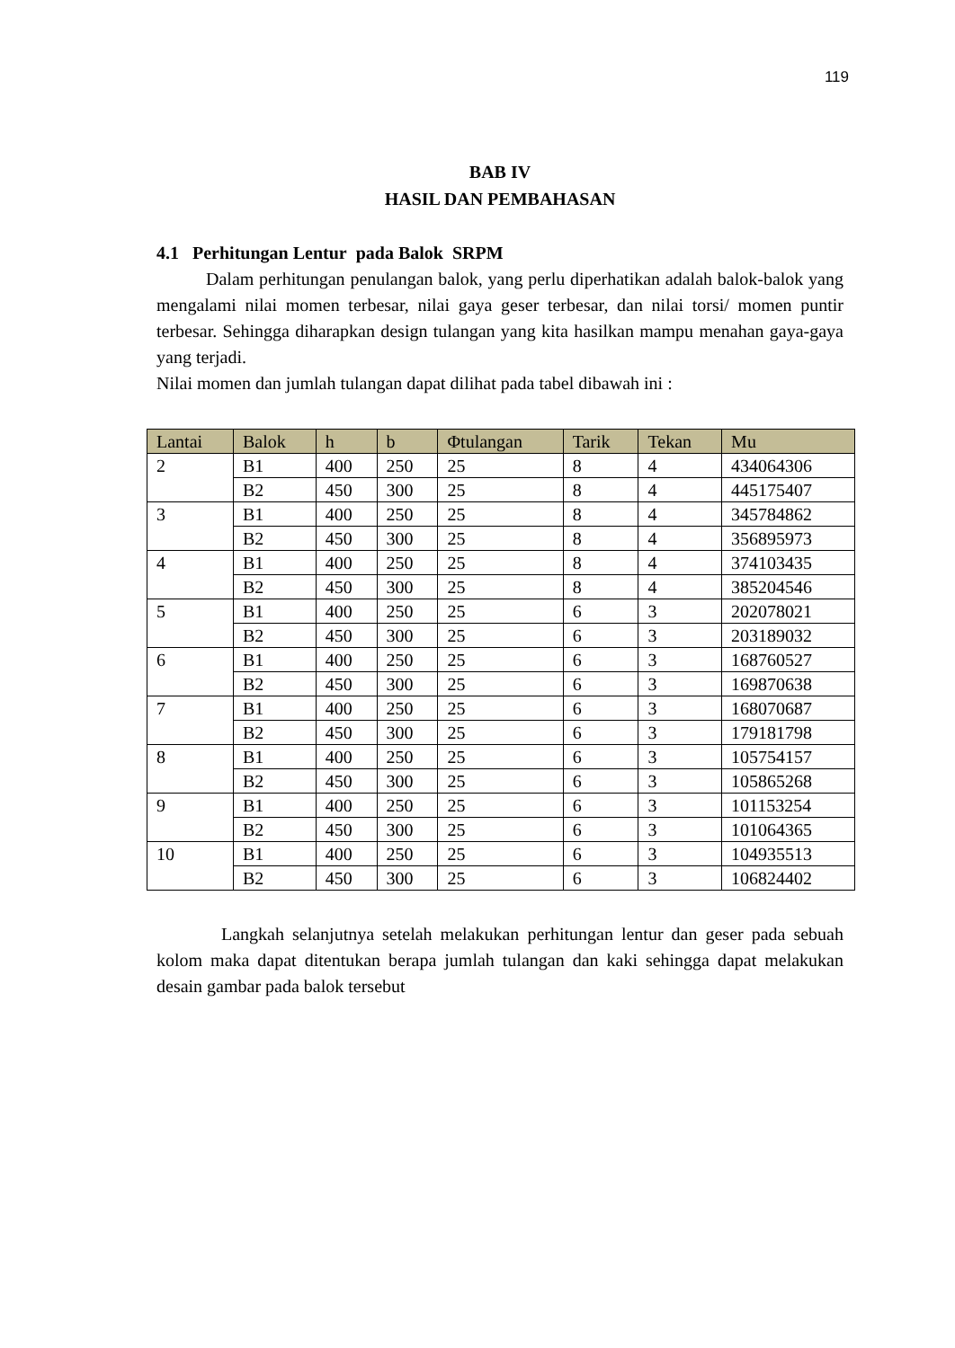119
BAB IV
HASIL DAN PEMBAHASAN
4.1 Perhitungan Lentur pada Balok SRPM
Dalam perhitungan penulangan balok, yang perlu diperhatikan adalah balok-balok yang mengalami nilai momen terbesar, nilai gaya geser terbesar, dan nilai torsi/ momen puntir terbesar. Sehingga diharapkan design tulangan yang kita hasilkan mampu menahan gaya-gaya yang terjadi.
Nilai momen dan jumlah tulangan dapat dilihat pada tabel dibawah ini :
| Lantai | Balok | h | b | Φtulangan | Tarik | Tekan | Mu |
| --- | --- | --- | --- | --- | --- | --- | --- |
| 2 | B1 | 400 | 250 | 25 | 8 | 4 | 434064306 |
| | B2 | 450 | 300 | 25 | 8 | 4 | 445175407 |
| 3 | B1 | 400 | 250 | 25 | 8 | 4 | 345784862 |
| | B2 | 450 | 300 | 25 | 8 | 4 | 356895973 |
| 4 | B1 | 400 | 250 | 25 | 8 | 4 | 374103435 |
| | B2 | 450 | 300 | 25 | 8 | 4 | 385204546 |
| 5 | B1 | 400 | 250 | 25 | 6 | 3 | 202078021 |
| | B2 | 450 | 300 | 25 | 6 | 3 | 203189032 |
| 6 | B1 | 400 | 250 | 25 | 6 | 3 | 168760527 |
| | B2 | 450 | 300 | 25 | 6 | 3 | 169870638 |
| 7 | B1 | 400 | 250 | 25 | 6 | 3 | 168070687 |
| | B2 | 450 | 300 | 25 | 6 | 3 | 179181798 |
| 8 | B1 | 400 | 250 | 25 | 6 | 3 | 105754157 |
| | B2 | 450 | 300 | 25 | 6 | 3 | 105865268 |
| 9 | B1 | 400 | 250 | 25 | 6 | 3 | 101153254 |
| | B2 | 450 | 300 | 25 | 6 | 3 | 101064365 |
| 10 | B1 | 400 | 250 | 25 | 6 | 3 | 104935513 |
| | B2 | 450 | 300 | 25 | 6 | 3 | 106824402 |
Langkah selanjutnya setelah melakukan perhitungan lentur dan geser pada sebuah kolom maka dapat ditentukan berapa jumlah tulangan dan kaki sehingga dapat melakukan desain gambar pada balok tersebut